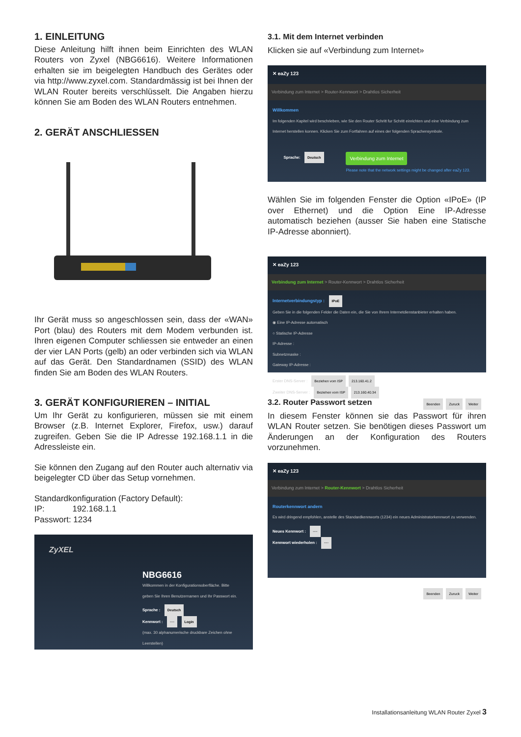1. EINLEITUNG
Diese Anleitung hilft ihnen beim Einrichten des WLAN Routers von Zyxel (NBG6616). Weitere Informationen erhalten sie im beigelegten Handbuch des Gerätes oder via http://www.zyxel.com. Standardmässig ist bei Ihnen der WLAN Router bereits verschlüsselt. Die Angaben hierzu können Sie am Boden des WLAN Routers entnehmen.
2. GERÄT ANSCHLIESSEN
Ihr Gerät muss so angeschlossen sein, dass der «WAN» Port (blau) des Routers mit dem Modem verbunden ist. Ihren eigenen Computer schliessen sie entweder an einen der vier LAN Ports (gelb) an oder verbinden sich via WLAN auf das Gerät. Den Standardnamen (SSID) des WLAN finden Sie am Boden des WLAN Routers.
3. GERÄT KONFIGURIEREN – INITIAL
Um Ihr Gerät zu konfigurieren, müssen sie mit einem Browser (z.B. Internet Explorer, Firefox, usw.) darauf zugreifen. Geben Sie die IP Adresse 192.168.1.1 in die Adressleiste ein.
Sie können den Zugang auf den Router auch alternativ via beigelegter CD über das Setup vornehmen.
Standardkonfiguration (Factory Default):
IP: 192.168.1.1
Passwort: 1234
ZyXEL
NBG6616
Willkommen in der Konfigurationsoberfläche. Bitte geben Sie Ihren Benutzernamen und Ihr Passwort ein.
Sprache : Deutsch
Kennwort : ···· Login
(max. 30 alphanumerische druckbare Zeichen ohne Leerstellen)
3.1. Mit dem Internet verbinden
Klicken sie auf «Verbindung zum Internet»
✕ eaZy 123
Verbindung zum Internet > Router-Kennwort > Drahtlos Sicherheit
Willkommen
Im folgenden Kapitel wird beschrieben, wie Sie den Router Schritt fur Schritt einrichten und eine Verbindung zum Internet herstellen konnen. Klicken Sie zum Fortfahren auf eines der folgenden Sprachensymbole.
Sprache: Deutsch Verbindung zum Internet
Please note that the network settings might be changed after eaZy 123.
Wählen Sie im folgenden Fenster die Option «IPoE» (IP over Ethernet) und die Option Eine IP-Adresse automatisch beziehen (ausser Sie haben eine Statische IP-Adresse abonniert).
✕ eaZy 123
Verbindung zum Internet > Router-Kennwort > Drahtlos Sicherheit
Internetverbindungstyp : IPoE
Geben Sie in die folgenden Felder die Daten ein, die Sie von Ihrem Internetdienstanbieter erhalten haben.
◉ Eine IP-Adresse automatisch
○ Statische IP-Adresse
IP-Adresse :
Subnetzmaske :
Gateway IP-Adresse :
Erster DNS-Server : Beziehen vom ISP 213.160.41.2
Zweiter DNS-Server : Beziehen vom ISP 213.160.40.34
Beenden Zuruck Weiter
3.2. Router Passwort setzen
In diesem Fenster können sie das Passwort für ihren WLAN Router setzen. Sie benötigen dieses Passwort um Änderungen an der Konfiguration des Routers vorzunehmen.
✕ eaZy 123
Verbindung zum Internet > Router-Kennwort > Drahtlos Sicherheit
Routerkennwort andern
Es wird dringend empfohlen, anstelle des Standardkennworts (1234) ein neues Administratorkennwort zu verwenden.
Neues Kennwort : ····
Kennwort wiederholen : ····
Beenden Zuruck Weiter
Installationsanleitung WLAN Router Zyxel 3